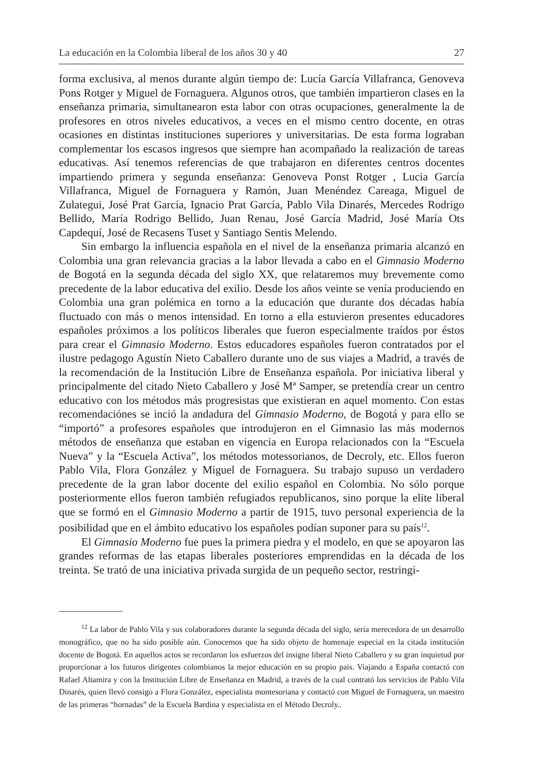La educación en la Colombia liberal de los años 30 y 40 27
forma exclusiva, al menos durante algún tiempo de: Lucía García Villafranca, Genoveva Pons Rotger y Miguel de Fornaguera. Algunos otros, que también impartieron clases en la enseñanza primaria, simultanearon esta labor con otras ocupaciones, generalmente la de profesores en otros niveles educativos, a veces en el mismo centro docente, en otras ocasiones en distintas instituciones superiores y universitarias. De esta forma lograban complementar los escasos ingresos que siempre han acompañado la realización de tareas educativas. Así tenemos referencias de que trabajaron en diferentes centros docentes impartiendo primera y segunda enseñanza: Genoveva Ponst Rotger , Lucia García Villafranca, Miguel de Fornaguera y Ramón, Juan Menéndez Careaga, Miguel de Zulategui, José Prat García, Ignacio Prat García, Pablo Vila Dinarés, Mercedes Rodrigo Bellido, María Rodrigo Bellido, Juan Renau, José García Madrid, José María Ots Capdequí, José de Recasens Tuset y Santiago Sentis Melendo.
Sin embargo la influencia española en el nivel de la enseñanza primaria alcanzó en Colombia una gran relevancia gracias a la labor llevada a cabo en el Gimnasio Moderno de Bogotá en la segunda década del siglo XX, que relataremos muy brevemente como precedente de la labor educativa del exilio. Desde los años veinte se venía produciendo en Colombia una gran polémica en torno a la educación que durante dos décadas había fluctuado con más o menos intensidad. En torno a ella estuvieron presentes educadores españoles próximos a los políticos liberales que fueron especialmente traídos por éstos para crear el Gimnasio Moderno. Estos educadores españoles fueron contratados por el ilustre pedagogo Agustín Nieto Caballero durante uno de sus viajes a Madrid, a través de la recomendación de la Institución Libre de Enseñanza española. Por iniciativa liberal y principalmente del citado Nieto Caballero y José Mª Samper, se pretendía crear un centro educativo con los métodos más progresistas que existieran en aquel momento. Con estas recomendaciónes se inció la andadura del Gimnasio Moderno, de Bogotá y para ello se “importó” a profesores españoles que introdujeron en el Gimnasio las más modernos métodos de enseñanza que estaban en vigencia en Europa relacionados con la “Escuela Nueva” y la “Escuela Activa”, los métodos motessorianos, de Decroly, etc. Ellos fueron Pablo Vila, Flora González y Miguel de Fornaguera. Su trabajo supuso un verdadero precedente de la gran labor docente del exilio español en Colombia. No sólo porque posteriormente ellos fueron también refugiados republicanos, sino porque la elite liberal que se formó en el Gimnasio Moderno a partir de 1915, tuvo personal experiencia de la posibilidad que en el ámbito educativo los españoles podían suponer para su país<sup>12</sup>.
El Gimnasio Moderno fue pues la primera piedra y el modelo, en que se apoyaron las grandes reformas de las etapas liberales posteriores emprendidas en la década de los treinta. Se trató de una iniciativa privada surgida de un pequeño sector, restringi-
<sup>12</sup> La labor de Pablo Vila y sus colaboradores durante la segunda década del siglo, sería merecedora de un desarrollo monográfico, que no ha sido posible aún. Conocemos que ha sido objeto de homenaje especial en la citada institución docente de Bogotá. En aquellos actos se recordaron los esfuerzos del insigne liberal Nieto Caballero y su gran inquietud por proporcionar a los futuros dirigentes colombianos la mejor educación en su propio país. Viajando a España contactó con Rafael Altamira y con la Institución Libre de Enseñanza en Madrid, a través de la cual contrató los servicios de Pablo Vila Dinarés, quien llevó consigo a Flora González, especialista montesoriana y contactó con Miguel de Fornaguera, un maestro de las primeras “hornadas” de la Escuela Bardina y especialista en el Método Decroly..